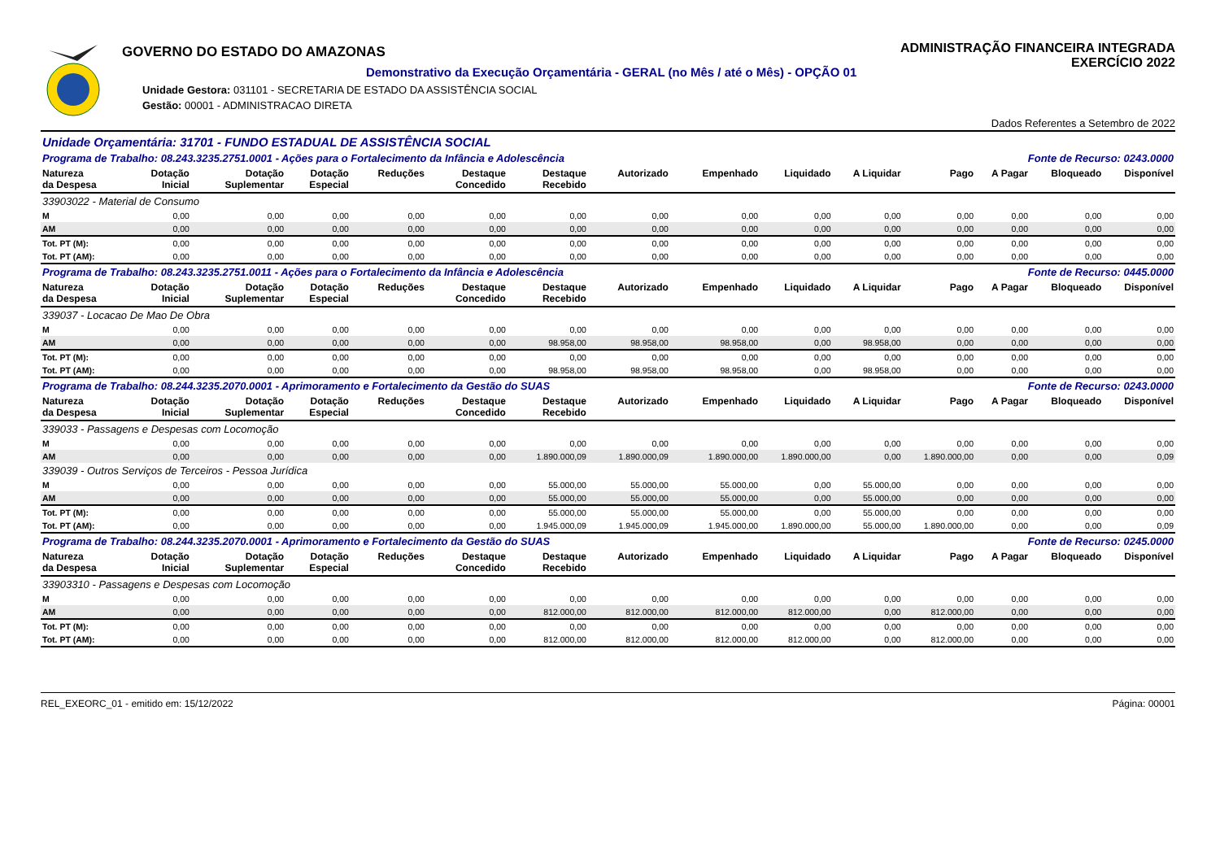GOVERNO DO ESTADO DO AMAZONAS
Demonstrativo da Execução Orçamentária - GERAL (no Mês / até o Mês) - OPÇÃO 01
Unidade Gestora: 031101 - SECRETARIA DE ESTADO DA ASSISTÊNCIA SOCIAL
Gestão: 00001 - ADMINISTRACAO DIRETA
ADMINISTRAÇÃO FINANCEIRA INTEGRADA
EXERCÍCIO 2022
Dados Referentes a Setembro de 2022
| Unidade Orçamentária: 31701 - FUNDO ESTADUAL DE ASSISTÊNCIA SOCIAL | | | | | | | | | | | | | | |
| Programa de Trabalho: 08.243.3235.2751.0001 - Ações para o Fortalecimento da Infância e Adolescência | | | | | | | | | Fonte de Recurso: 0243.0000 | | | | | |
| Natureza da Despesa | Dotação Inicial | Dotação Suplementar | Dotação Especial | Reduções | Destaque Concedido | Destaque Recebido | Autorizado | Empenhado | Liquidado | A Liquidar | Pago | A Pagar | Bloqueado | Disponível |
| 33903022 - Material de Consumo | | | | | | | | | | | | | | |
| M | 0,00 | 0,00 | 0,00 | 0,00 | 0,00 | 0,00 | 0,00 | 0,00 | 0,00 | 0,00 | 0,00 | 0,00 | 0,00 | 0,00 |
| AM | 0,00 | 0,00 | 0,00 | 0,00 | 0,00 | 0,00 | 0,00 | 0,00 | 0,00 | 0,00 | 0,00 | 0,00 | 0,00 | 0,00 |
| Tot. PT (M): | 0,00 | 0,00 | 0,00 | 0,00 | 0,00 | 0,00 | 0,00 | 0,00 | 0,00 | 0,00 | 0,00 | 0,00 | 0,00 | 0,00 |
| Tot. PT (AM): | 0,00 | 0,00 | 0,00 | 0,00 | 0,00 | 0,00 | 0,00 | 0,00 | 0,00 | 0,00 | 0,00 | 0,00 | 0,00 | 0,00 |
| Programa de Trabalho: 08.243.3235.2751.0011 - Ações para o Fortalecimento da Infância e Adolescência | | | | | | | | | Fonte de Recurso: 0445.0000 | | | | | |
| Natureza da Despesa | Dotação Inicial | Dotação Suplementar | Dotação Especial | Reduções | Destaque Concedido | Destaque Recebido | Autorizado | Empenhado | Liquidado | A Liquidar | Pago | A Pagar | Bloqueado | Disponível |
| 339037 - Locacao De Mao De Obra | | | | | | | | | | | | | | |
| M | 0,00 | 0,00 | 0,00 | 0,00 | 0,00 | 0,00 | 0,00 | 0,00 | 0,00 | 0,00 | 0,00 | 0,00 | 0,00 | 0,00 |
| AM | 0,00 | 0,00 | 0,00 | 0,00 | 0,00 | 98.958,00 | 98.958,00 | 98.958,00 | 0,00 | 98.958,00 | 0,00 | 0,00 | 0,00 | 0,00 |
| Tot. PT (M): | 0,00 | 0,00 | 0,00 | 0,00 | 0,00 | 0,00 | 0,00 | 0,00 | 0,00 | 0,00 | 0,00 | 0,00 | 0,00 | 0,00 |
| Tot. PT (AM): | 0,00 | 0,00 | 0,00 | 0,00 | 0,00 | 98.958,00 | 98.958,00 | 98.958,00 | 0,00 | 98.958,00 | 0,00 | 0,00 | 0,00 | 0,00 |
| Programa de Trabalho: 08.244.3235.2070.0001 - Aprimoramento e Fortalecimento da Gestão do SUAS | | | | | | | | | Fonte de Recurso: 0243.0000 | | | | | |
| Natureza da Despesa | Dotação Inicial | Dotação Suplementar | Dotação Especial | Reduções | Destaque Concedido | Destaque Recebido | Autorizado | Empenhado | Liquidado | A Liquidar | Pago | A Pagar | Bloqueado | Disponível |
| 339033 - Passagens e Despesas com Locomoção | | | | | | | | | | | | | | |
| M | 0,00 | 0,00 | 0,00 | 0,00 | 0,00 | 0,00 | 0,00 | 0,00 | 0,00 | 0,00 | 0,00 | 0,00 | 0,00 | 0,00 |
| AM | 0,00 | 0,00 | 0,00 | 0,00 | 0,00 | 1.890.000,09 | 1.890.000,09 | 1.890.000,00 | 1.890.000,00 | 0,00 | 1.890.000,00 | 0,00 | 0,00 | 0,09 |
| 339039 - Outros Serviços de Terceiros - Pessoa Jurídica | | | | | | | | | | | | | | |
| M | 0,00 | 0,00 | 0,00 | 0,00 | 0,00 | 55.000,00 | 55.000,00 | 55.000,00 | 0,00 | 55.000,00 | 0,00 | 0,00 | 0,00 | 0,00 |
| AM | 0,00 | 0,00 | 0,00 | 0,00 | 0,00 | 55.000,00 | 55.000,00 | 55.000,00 | 0,00 | 55.000,00 | 0,00 | 0,00 | 0,00 | 0,00 |
| Tot. PT (M): | 0,00 | 0,00 | 0,00 | 0,00 | 0,00 | 55.000,00 | 55.000,00 | 55.000,00 | 0,00 | 55.000,00 | 0,00 | 0,00 | 0,00 | 0,00 |
| Tot. PT (AM): | 0,00 | 0,00 | 0,00 | 0,00 | 0,00 | 1.945.000,09 | 1.945.000,09 | 1.945.000,00 | 1.890.000,00 | 55.000,00 | 1.890.000,00 | 0,00 | 0,00 | 0,09 |
| Programa de Trabalho: 08.244.3235.2070.0001 - Aprimoramento e Fortalecimento da Gestão do SUAS | | | | | | | | | Fonte de Recurso: 0245.0000 | | | | | |
| Natureza da Despesa | Dotação Inicial | Dotação Suplementar | Dotação Especial | Reduções | Destaque Concedido | Destaque Recebido | Autorizado | Empenhado | Liquidado | A Liquidar | Pago | A Pagar | Bloqueado | Disponível |
| 33903310 - Passagens e Despesas com Locomoção | | | | | | | | | | | | | | |
| M | 0,00 | 0,00 | 0,00 | 0,00 | 0,00 | 0,00 | 0,00 | 0,00 | 0,00 | 0,00 | 0,00 | 0,00 | 0,00 | 0,00 |
| AM | 0,00 | 0,00 | 0,00 | 0,00 | 0,00 | 812.000,00 | 812.000,00 | 812.000,00 | 812.000,00 | 0,00 | 812.000,00 | 0,00 | 0,00 | 0,00 |
| Tot. PT (M): | 0,00 | 0,00 | 0,00 | 0,00 | 0,00 | 0,00 | 0,00 | 0,00 | 0,00 | 0,00 | 0,00 | 0,00 | 0,00 | 0,00 |
| Tot. PT (AM): | 0,00 | 0,00 | 0,00 | 0,00 | 0,00 | 812.000,00 | 812.000,00 | 812.000,00 | 812.000,00 | 0,00 | 812.000,00 | 0,00 | 0,00 | 0,00 |
REL_EXEORC_01 - emitido em: 15/12/2022 Página: 00001